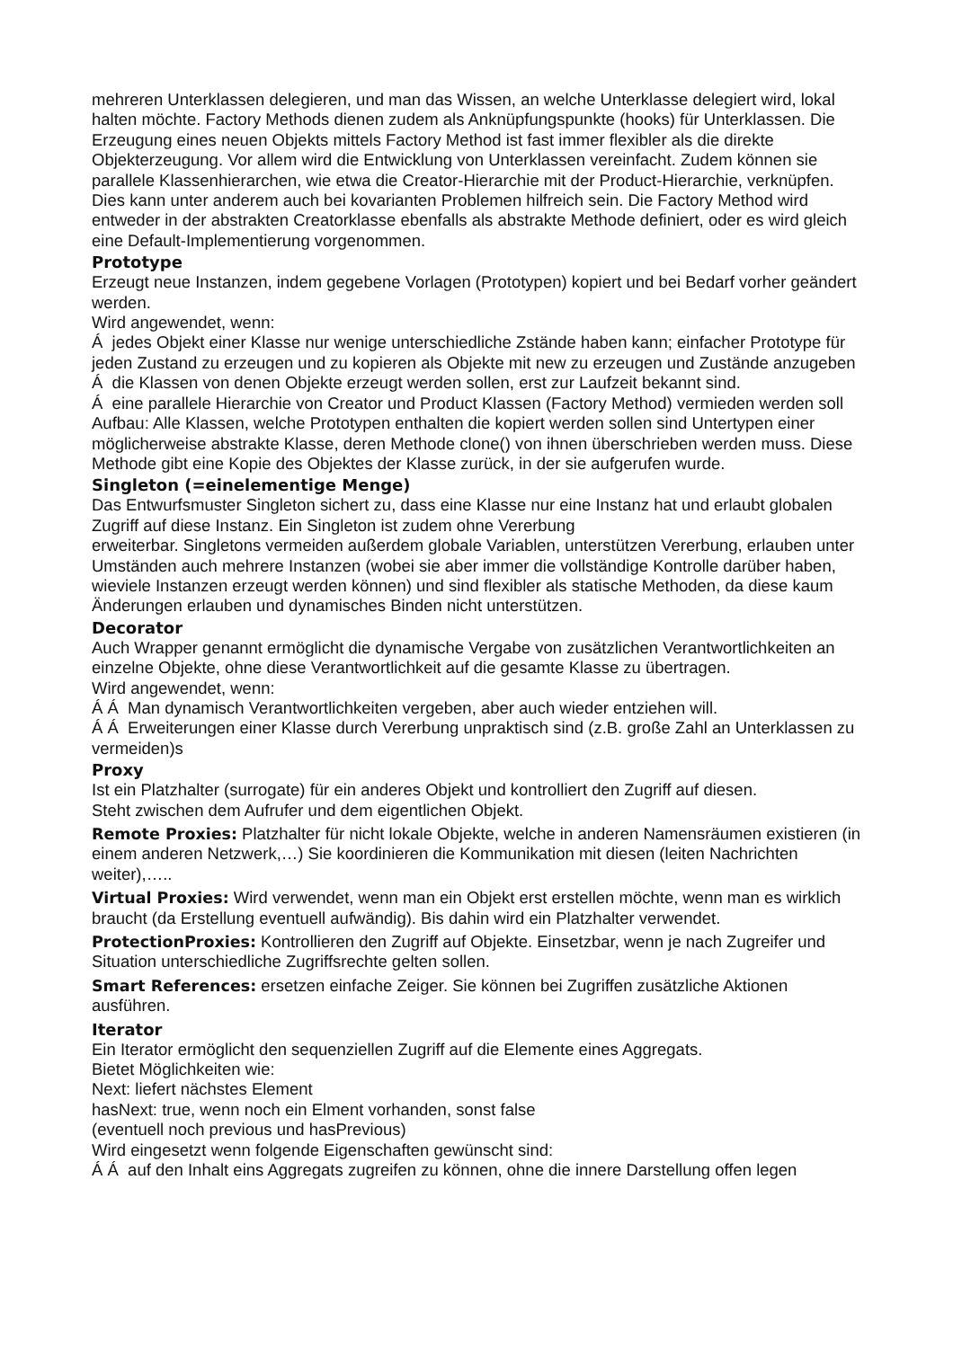mehreren Unterklassen delegieren, und man das Wissen, an welche Unterklasse delegiert wird, lokal halten möchte. Factory Methods dienen zudem als Anknüpfungspunkte (hooks) für Unterklassen. Die Erzeugung eines neuen Objekts mittels Factory Method ist fast immer flexibler als die direkte Objekterzeugung. Vor allem wird die Entwicklung von Unterklassen vereinfacht. Zudem können sie parallele Klassenhierarchen, wie etwa die Creator-Hierarchie mit der Product-Hierarchie, verknüpfen. Dies kann unter anderem auch bei kovarianten Problemen hilfreich sein. Die Factory Method wird entweder in der abstrakten Creatorklasse ebenfalls als abstrakte Methode definiert, oder es wird gleich eine Default-Implementierung vorgenommen.
Prototype
Erzeugt neue Instanzen, indem gegebene Vorlagen (Prototypen) kopiert und bei Bedarf vorher geändert werden.
Wird angewendet, wenn:
Á jedes Objekt einer Klasse nur wenige unterschiedliche Zstände haben kann; einfacher Prototype für jeden Zustand zu erzeugen und zu kopieren als Objekte mit new zu erzeugen und Zustände anzugeben
Á die Klassen von denen Objekte erzeugt werden sollen, erst zur Laufzeit bekannt sind.
Á eine parallele Hierarchie von Creator und Product Klassen (Factory Method) vermieden werden soll
Aufbau: Alle Klassen, welche Prototypen enthalten die kopiert werden sollen sind Untertypen einer möglicherweise abstrakte Klasse, deren Methode clone() von ihnen überschrieben werden muss. Diese Methode gibt eine Kopie des Objektes der Klasse zurück, in der sie aufgerufen wurde.
Singleton (=einelementige Menge)
Das Entwurfsmuster Singleton sichert zu, dass eine Klasse nur eine Instanz hat und erlaubt globalen Zugriff auf diese Instanz. Ein Singleton ist zudem ohne Vererbung
erweiterbar. Singletons vermeiden außerdem globale Variablen, unterstützen Vererbung, erlauben unter Umständen auch mehrere Instanzen (wobei sie aber immer die vollständige Kontrolle darüber haben, wieviele Instanzen erzeugt werden können) und sind flexibler als statische Methoden, da diese kaum Änderungen erlauben und dynamisches Binden nicht unterstützen.
Decorator
Auch Wrapper genannt ermöglicht die dynamische Vergabe von zusätzlichen Verantwortlichkeiten an einzelne Objekte, ohne diese Verantwortlichkeit auf die gesamte Klasse zu übertragen.
Wird angewendet, wenn:
Á Á Man dynamisch Verantwortlichkeiten vergeben, aber auch wieder entziehen will.
Á Á Erweiterungen einer Klasse durch Vererbung unpraktisch sind (z.B. große Zahl an Unterklassen zu vermeiden)s
Proxy
Ist ein Platzhalter (surrogate) für ein anderes Objekt und kontrolliert den Zugriff auf diesen.
Steht zwischen dem Aufrufer und dem eigentlichen Objekt.
Remote Proxies: Platzhalter für nicht lokale Objekte, welche in anderen Namensräumen existieren (in einem anderen Netzwerk,…) Sie koordinieren die Kommunikation mit diesen (leiten Nachrichten weiter),…..
Virtual Proxies: Wird verwendet, wenn man ein Objekt erst erstellen möchte, wenn man es wirklich braucht (da Erstellung eventuell aufwändig). Bis dahin wird ein Platzhalter verwendet.
ProtectionProxies: Kontrollieren den Zugriff auf Objekte. Einsetzbar, wenn je nach Zugreifer und Situation unterschiedliche Zugriffsrechte gelten sollen.
Smart References: ersetzen einfache Zeiger. Sie können bei Zugriffen zusätzliche Aktionen ausführen.
Iterator
Ein Iterator ermöglicht den sequenziellen Zugriff auf die Elemente eines Aggregats.
Bietet Möglichkeiten wie:
Next: liefert nächstes Element
hasNext: true, wenn noch ein Elment vorhanden, sonst false
(eventuell noch previous und hasPrevious)
Wird eingesetzt wenn folgende Eigenschaften gewünscht sind:
Á Á auf den Inhalt eins Aggregats zugreifen zu können, ohne die innere Darstellung offen legen